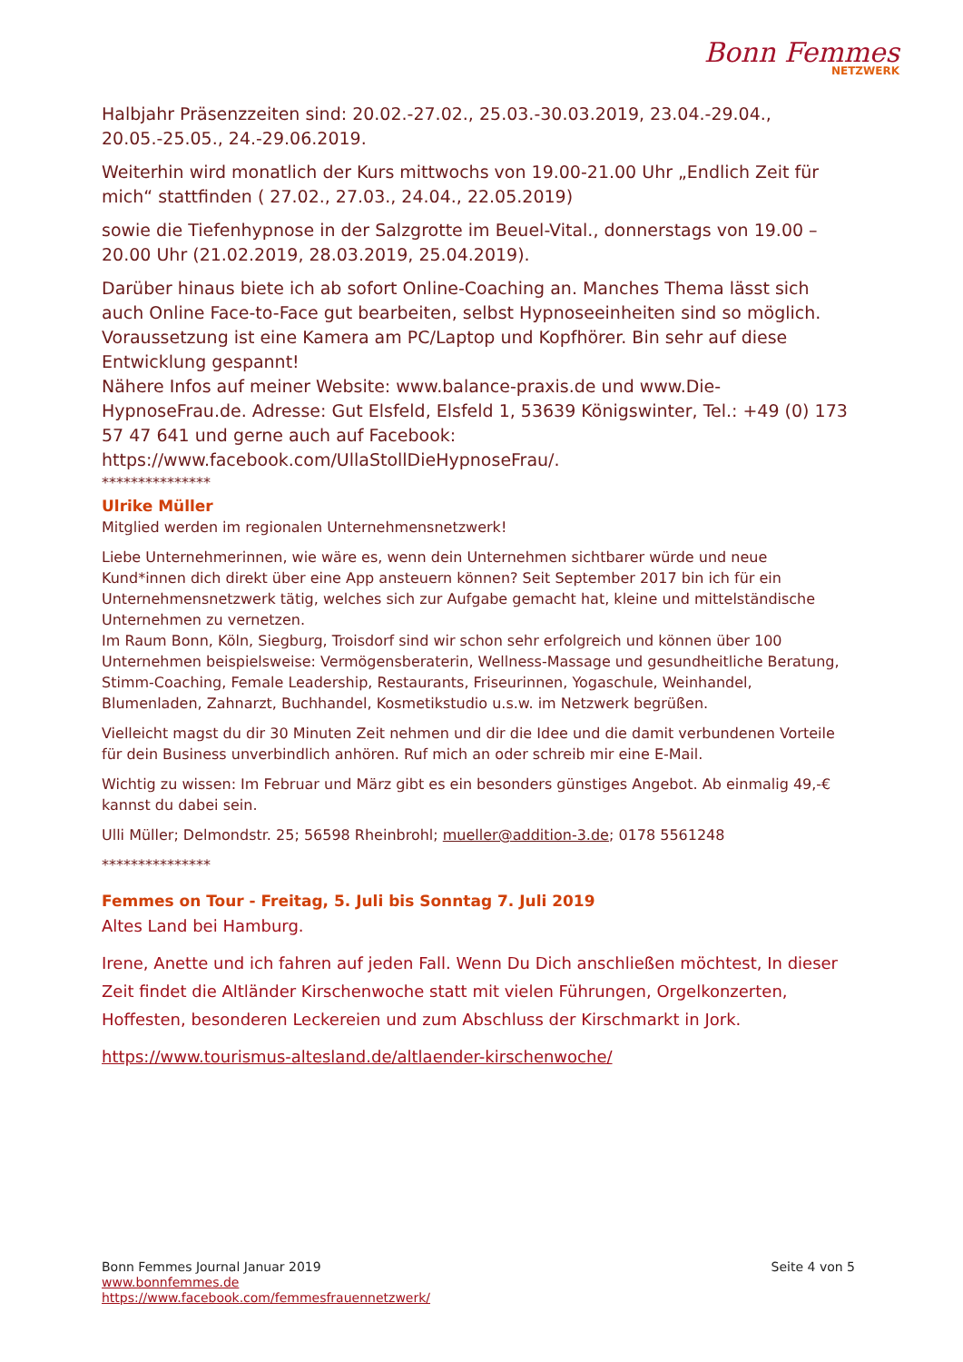Bonn Femmes
NETZWERK
Halbjahr Präsenzzeiten sind: 20.02.-27.02., 25.03.-30.03.2019, 23.04.-29.04., 20.05.-25.05., 24.-29.06.2019.
Weiterhin wird monatlich der Kurs mittwochs von 19.00-21.00 Uhr „Endlich Zeit für mich“ stattfinden ( 27.02., 27.03., 24.04., 22.05.2019)
sowie die Tiefenhypnose in der Salzgrotte im Beuel-Vital., donnerstags von 19.00 – 20.00 Uhr (21.02.2019, 28.03.2019, 25.04.2019).
Darüber hinaus biete ich ab sofort Online-Coaching an. Manches Thema lässt sich auch Online Face-to-Face gut bearbeiten, selbst Hypnoseeinheiten sind so möglich. Voraussetzung ist eine Kamera am PC/Laptop und Kopfhörer. Bin sehr auf diese Entwicklung gespannt!
Nähere Infos auf meiner Website: www.balance-praxis.de und www.Die-HypnoseFrau.de. Adresse: Gut Elsfeld, Elsfeld 1, 53639 Königswinter, Tel.: +49 (0) 173 57 47 641 und gerne auch auf Facebook: https://www.facebook.com/UllaStollDieHypnoseFrau/.
***************
Ulrike Müller
Mitglied werden im regionalen Unternehmensnetzwerk!
Liebe Unternehmerinnen, wie wäre es, wenn dein Unternehmen sichtbarer würde und neue Kund*innen dich direkt über eine App ansteuern können? Seit September 2017 bin ich für ein Unternehmensnetzwerk tätig, welches sich zur Aufgabe gemacht hat, kleine und mittelständische Unternehmen zu vernetzen.
Im Raum Bonn, Köln, Siegburg, Troisdorf sind wir schon sehr erfolgreich und können über 100 Unternehmen beispielsweise: Vermögensberaterin, Wellness-Massage und gesundheitliche Beratung, Stimm-Coaching, Female Leadership, Restaurants, Friseurinnen, Yogaschule, Weinhandel, Blumenladen, Zahnarzt, Buchhandel, Kosmetikstudio u.s.w. im Netzwerk begrüßen.
Vielleicht magst du dir 30 Minuten Zeit nehmen und dir die Idee und die damit verbundenen Vorteile für dein Business unverbindlich anhören. Ruf mich an oder schreib mir eine E-Mail.
Wichtig zu wissen: Im Februar und März gibt es ein besonders günstiges Angebot. Ab einmalig 49,-€ kannst du dabei sein.
Ulli Müller; Delmondstr. 25; 56598 Rheinbrohl; mueller@addition-3.de; 0178 5561248
***************
Femmes on Tour - Freitag, 5. Juli bis Sonntag 7. Juli 2019
Altes Land bei Hamburg.
Irene, Anette und ich fahren auf jeden Fall. Wenn Du Dich anschließen möchtest, In dieser Zeit findet die Altländer Kirschenwoche statt mit vielen Führungen, Orgelkonzerten, Hoffesten, besonderen Leckereien und zum Abschluss der Kirschmarkt in Jork.
https://www.tourismus-altesland.de/altlaender-kirschenwoche/
Bonn Femmes Journal Januar 2019 Seite 4 von 5
www.bonnfemmes.de
https://www.facebook.com/femmesfrauennetzwerk/